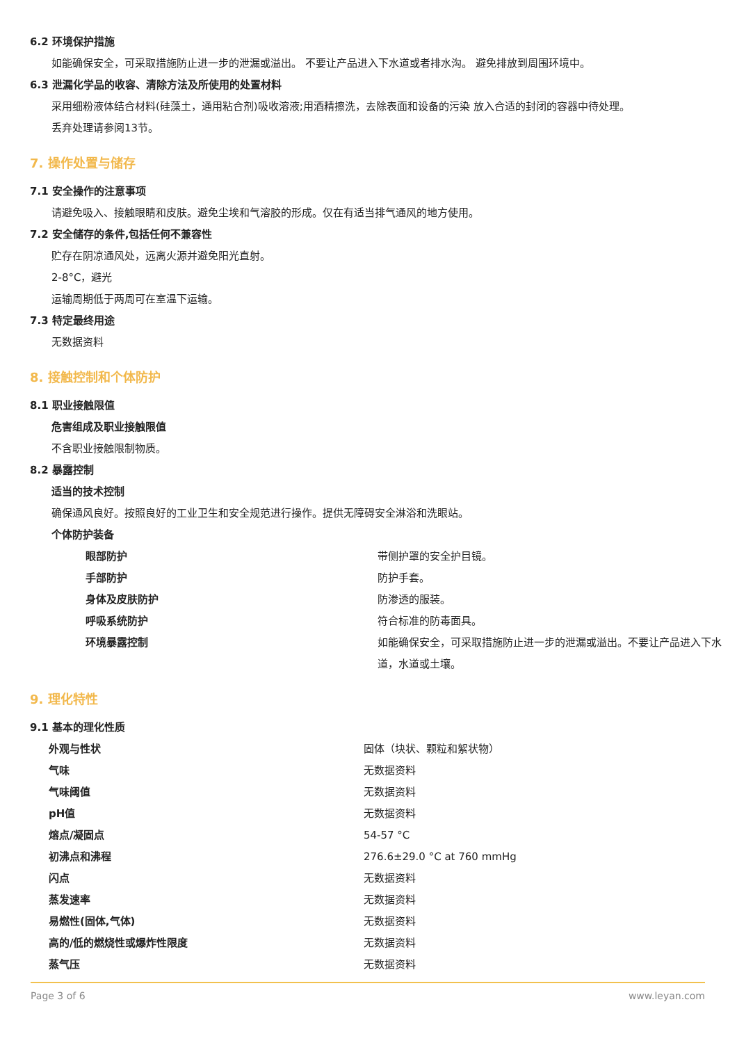6.2 环境保护措施
如能确保安全，可采取措施防止进一步的泄漏或溢出。 不要让产品进入下水道或者排水沟。 避免排放到周围环境中。
6.3 泄漏化学品的收容、清除方法及所使用的处置材料
采用细粉液体结合材料(硅藻土，通用粘合剂)吸收溶液;用酒精擦洗，去除表面和设备的污染 放入合适的封闭的容器中待处理。
丢弃处理请参阅13节。
7. 操作处置与储存
7.1 安全操作的注意事项
请避免吸入、接触眼睛和皮肤。避免尘埃和气溶胶的形成。仅在有适当排气通风的地方使用。
7.2 安全储存的条件,包括任何不兼容性
贮存在阴凉通风处，远离火源并避免阳光直射。
2-8°C，避光
运输周期低于两周可在室温下运输。
7.3 特定最终用途
无数据资料
8. 接触控制和个体防护
8.1 职业接触限值
危害组成及职业接触限值
不含职业接触限制物质。
8.2 暴露控制
适当的技术控制
确保通风良好。按照良好的工业卫生和安全规范进行操作。提供无障碍安全淋浴和洗眼站。
个体防护装备
| 眼部防护 | 带侧护罩的安全护目镜。 |
| 手部防护 | 防护手套。 |
| 身体及皮肤防护 | 防渗透的服装。 |
| 呼吸系统防护 | 符合标准的防毒面具。 |
| 环境暴露控制 | 如能确保安全，可采取措施防止进一步的泄漏或溢出。不要让产品进入下水道，水道或土壤。 |
9. 理化特性
9.1 基本的理化性质
| 外观与性状 | 固体（块状、颗粒和絮状物） |
| 气味 | 无数据资料 |
| 气味阈值 | 无数据资料 |
| pH值 | 无数据资料 |
| 熔点/凝固点 | 54-57 °C |
| 初沸点和沸程 | 276.6±29.0 °C at 760 mmHg |
| 闪点 | 无数据资料 |
| 蒸发速率 | 无数据资料 |
| 易燃性(固体,气体) | 无数据资料 |
| 高的/低的燃烧性或爆炸性限度 | 无数据资料 |
| 蒸气压 | 无数据资料 |
Page 3 of 6 www.leyan.com